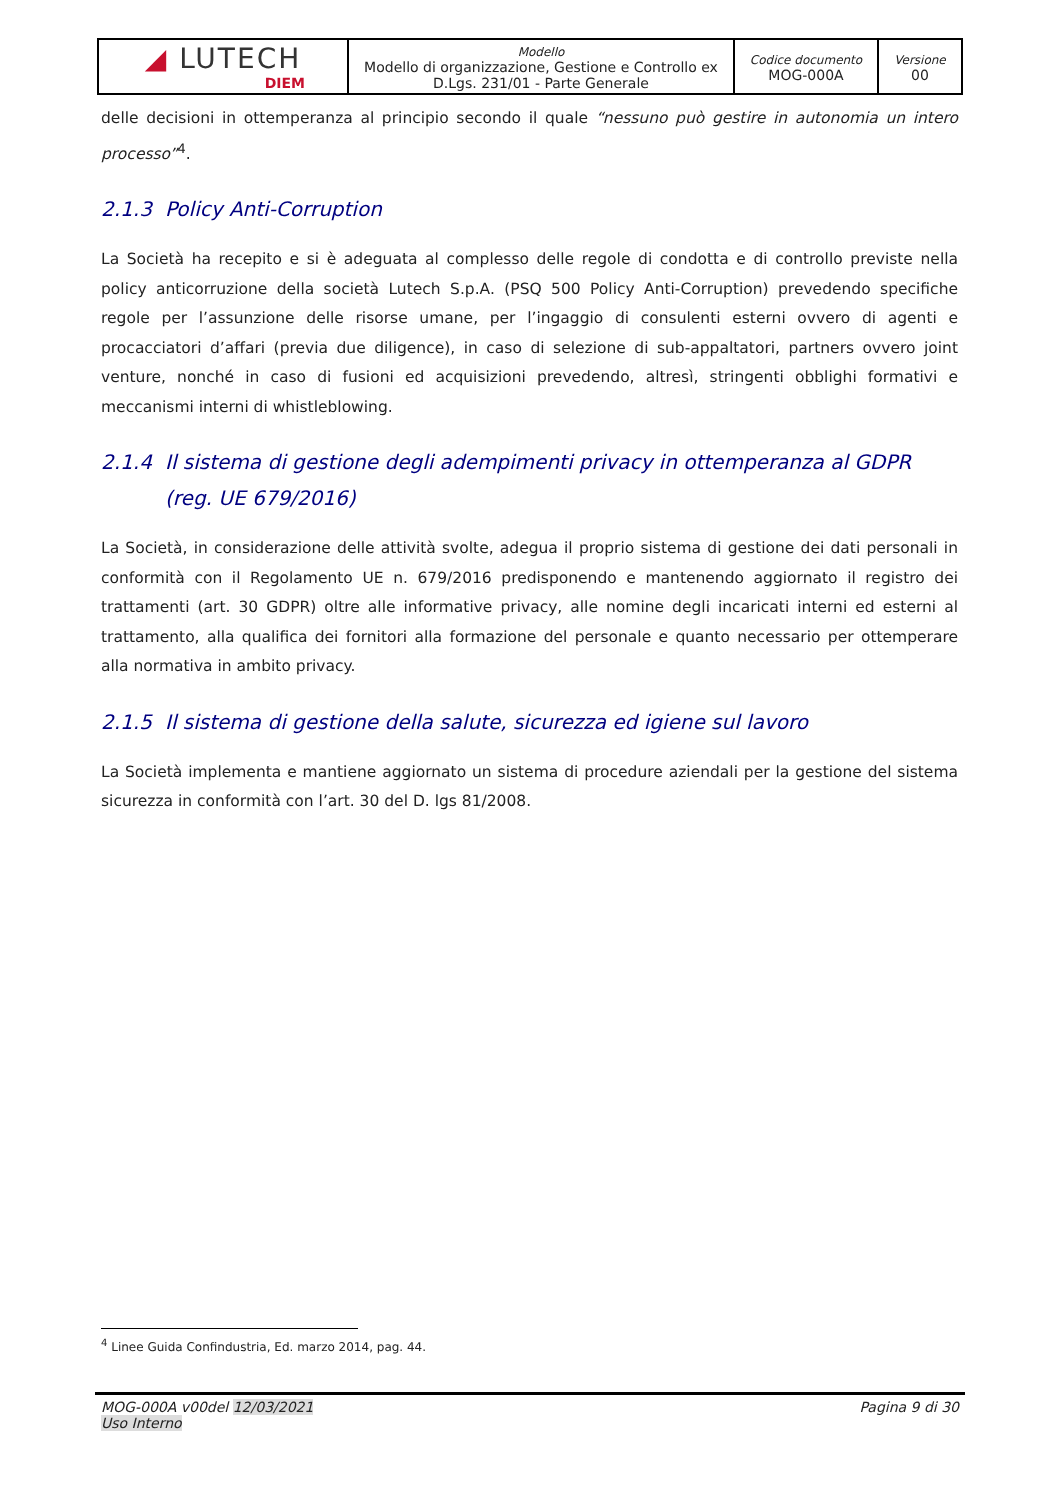| ◢ LUTECH DIEM | Modello Modello di organizzazione, Gestione e Controllo ex D.Lgs. 231/01 - Parte Generale | Codice documento MOG-000A | Versione 00 |
delle decisioni in ottemperanza al principio secondo il quale “nessuno può gestire in autonomia un intero processo”<sup>4</sup>.
2.1.3 Policy Anti-Corruption
La Società ha recepito e si è adeguata al complesso delle regole di condotta e di controllo previste nella policy anticorruzione della società Lutech S.p.A. (PSQ 500 Policy Anti-Corruption) prevedendo specifiche regole per l’assunzione delle risorse umane, per l’ingaggio di consulenti esterni ovvero di agenti e procacciatori d’affari (previa due diligence), in caso di selezione di sub-appaltatori, partners ovvero joint venture, nonché in caso di fusioni ed acquisizioni prevedendo, altresì, stringenti obblighi formativi e meccanismi interni di whistleblowing.
2.1.4 Il sistema di gestione degli adempimenti privacy in ottemperanza al GDPR (reg. UE 679/2016)
La Società, in considerazione delle attività svolte, adegua il proprio sistema di gestione dei dati personali in conformità con il Regolamento UE n. 679/2016 predisponendo e mantenendo aggiornato il registro dei trattamenti (art. 30 GDPR) oltre alle informative privacy, alle nomine degli incaricati interni ed esterni al trattamento, alla qualifica dei fornitori alla formazione del personale e quanto necessario per ottemperare alla normativa in ambito privacy.
2.1.5 Il sistema di gestione della salute, sicurezza ed igiene sul lavoro
La Società implementa e mantiene aggiornato un sistema di procedure aziendali per la gestione del sistema sicurezza in conformità con l’art. 30 del D. lgs 81/2008.
<sup>4</sup> Linee Guida Confindustria, Ed. marzo 2014, pag. 44.
MOG-000A v00del 12/03/2021
Uso Interno
Pagina 9 di 30